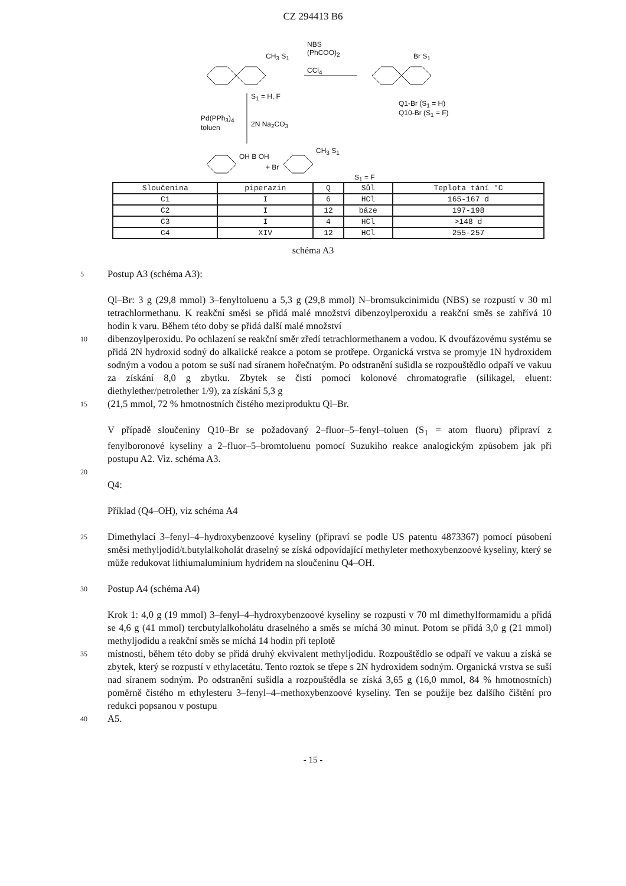CZ 294413 B6
CH<sub>3</sub> S<sub>1</sub>
NBS
(PhCOO)<sub>2</sub>
CCl<sub>4</sub>
Br S<sub>1</sub>
S<sub>1</sub> = H, F
Q1-Br (S<sub>1</sub> = H)
Q10-Br (S<sub>1</sub> = F)
Pd(PPh<sub>3</sub>)<sub>4</sub>
toluen
2N Na<sub>2</sub>CO<sub>3</sub>
OH B OH
+ Br
CH<sub>3</sub> S<sub>1</sub>
S<sub>1</sub> = F
| Sloučenina | piperazin | Q | Sůl | Teplota tání °C |
| --- | --- | --- | --- | --- |
| C1 | I | 6 | HCl | 165-167 d |
| C2 | I | 12 | báze | 197-198 |
| C3 | I | 4 | HCl | >148 d |
| C4 | XIV | 12 | HCl | 255-257 |
schéma A3
5
Postup A3 (schéma A3):
Ql–Br: 3 g (29,8 mmol) 3–fenyltoluenu a 5,3 g (29,8 mmol) N–bromsukcinimidu (NBS) se rozpustí v 30 ml tetrachlormethanu. K reakční směsi se přidá malé množství dibenzoylperoxidu a reakční směs se zahřívá 10 hodin k varu. Během této doby se přidá další malé množství
10
dibenzoylperoxidu. Po ochlazení se reakční směr zředí tetrachlormethanem a vodou. K dvoufázovému systému se přidá 2N hydroxid sodný do alkalické reakce a potom se protřepe. Organická vrstva se promyje 1N hydroxidem sodným a vodou a potom se suší nad síranem hořečnatým. Po odstranění sušidla se rozpouštědlo odpaří ve vakuu za získání 8,0 g zbytku. Zbytek se čistí pomocí kolonové chromatografie (silikagel, eluent: diethylether/petrolether 1/9), za získání 5,3 g
15
(21,5 mmol, 72 % hmotnostních čistého meziproduktu Ql–Br.
V případě sloučeniny Q10–Br se požadovaný 2–fluor–5–fenyl–toluen (S<sub>1</sub> = atom fluoru) připraví z fenylboronové kyseliny a 2–fluor–5–bromtoluenu pomocí Suzukiho reakce analogickým způsobem jak při postupu A2. Viz. schéma A3.
20
Q4:
Příklad (Q4–OH), viz schéma A4
25
Dimethylací 3–fenyl–4–hydroxybenzoové kyseliny (připraví se podle US patentu 4873367) pomocí působení směsi methyljodid/t.butylalkoholát draselný se získá odpovídající methyleter methoxybenzoové kyseliny, který se může redukovat lithiumaluminium hydridem na sloučeninu Q4–OH.
30
Postup A4 (schéma A4)
Krok 1: 4,0 g (19 mmol) 3–fenyl–4–hydroxybenzoové kyseliny se rozpustí v 70 ml dimethylformamidu a přidá se 4,6 g (41 mmol) tercbutylalkoholátu draselného a směs se míchá 30 minut. Potom se přidá 3,0 g (21 mmol) methyljodidu a reakční směs se míchá 14 hodin při teplotě
35
místnosti, během této doby se přidá druhý ekvivalent methyljodidu. Rozpouštědlo se odpaří ve vakuu a získá se zbytek, který se rozpustí v ethylacetátu. Tento roztok se třepe s 2N hydroxidem sodným. Organická vrstva se suší nad síranem sodným. Po odstranění sušidla a rozpouštědla se získá 3,65 g (16,0 mmol, 84 % hmotnostních) poměrně čistého m ethylesteru 3–fenyl–4–methoxybenzoové kyseliny. Ten se použije bez dalšího čištění pro redukci popsanou v postupu
40
A5.
- 15 -